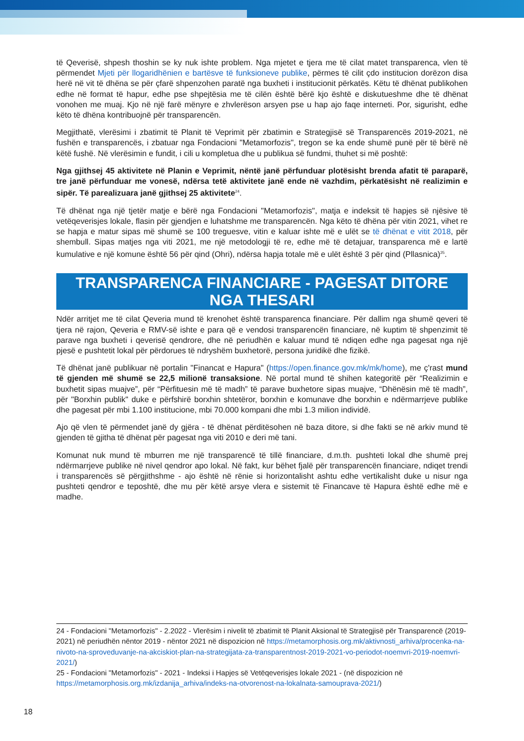të Qeverisë, shpesh thoshin se ky nuk ishte problem. Nga mjetet e tjera me të cilat matet transparenca, vlen të përmendet Mjeti për llogaridhënien e bartësve të funksioneve publike, përmes të cilit çdo institucion dorëzon disa herë në vit të dhëna se për çfarë shpenzohen paratë nga buxheti i institucionit përkatës. Këtu të dhënat publikohen edhe në format të hapur, edhe pse shpejtësia me të cilën është bërë kjo është e diskutueshme dhe të dhënat vonohen me muaj. Kjo në një farë mënyre e zhvlerëson arsyen pse u hap ajo faqe interneti. Por, sigurisht, edhe këto të dhëna kontribuojnë për transparencën.
Megjithatë, vlerësimi i zbatimit të Planit të Veprimit për zbatimin e Strategjisë së Transparencës 2019-2021, në fushën e transparencës, i zbatuar nga Fondacioni "Metamorfozis", tregon se ka ende shumë punë për të bërë në këtë fushë. Në vlerësimin e fundit, i cili u kompletua dhe u publikua së fundmi, thuhet si më poshtë:
Nga gjithsej 45 aktivitete në Planin e Veprimit, nëntë janë përfunduar plotësisht brenda afatit të paraparë, tre janë përfunduar me vonesë, ndërsa tetë aktivitete janë ende në vazhdim, përkatësisht në realizimin e sipër. Të parealizuara janë gjithsej 25 aktivitete<sup>24</sup>.
Të dhënat nga një tjetër matje e bërë nga Fondacioni "Metamorfozis", matja e indeksit të hapjes së njësive të vetëqeverisjes lokale, flasin për gjendjen e luhatshme me transparencën. Nga këto të dhëna për vitin 2021, vihet re se hapja e matur sipas më shumë se 100 treguesve, vitin e kaluar ishte më e ulët se të dhënat e vitit 2018, për shembull. Sipas matjes nga viti 2021, me një metodologji të re, edhe më të detajuar, transparenca më e lartë kumulative e një komune është 56 për qind (Ohri), ndërsa hapja totale më e ulët është 3 për qind (Pllasnica)<sup>25</sup>.
TRANSPARENCA FINANCIARE - PAGESAT DITORE NGA THESARI
Ndër arritjet me të cilat Qeveria mund të krenohet është transparenca financiare. Për dallim nga shumë qeveri të tjera në rajon, Qeveria e RMV-së ishte e para që e vendosi transparencën financiare, në kuptim të shpenzimit të parave nga buxheti i qeverisë qendrore, dhe në periudhën e kaluar mund të ndiqen edhe nga pagesat nga një pjesë e pushtetit lokal për përdorues të ndryshëm buxhetorë, persona juridikë dhe fizikë.
Të dhënat janë publikuar në portalin "Financat e Hapura" (https://open.finance.gov.mk/mk/home), me ç'rast mund të gjenden më shumë se 22,5 milionë transaksione. Në portal mund të shihen kategoritë për “Realizimin e buxhetit sipas muajve”, për “Përfituesin më të madh” të parave buxhetore sipas muajve, “Dhënësin më të madh”, për "Borxhin publik" duke e përfshirë borxhin shtetëror, borxhin e komunave dhe borxhin e ndërmarrjeve publike dhe pagesat për mbi 1.100 institucione, mbi 70.000 kompani dhe mbi 1.3 milion individë.
Ajo që vlen të përmendet janë dy gjëra - të dhënat përditësohen në baza ditore, si dhe fakti se në arkiv mund të gjenden të gjitha të dhënat për pagesat nga viti 2010 e deri më tani.
Komunat nuk mund të mburren me një transparencë të tillë financiare, d.m.th. pushteti lokal dhe shumë prej ndërmarrjeve publike në nivel qendror apo lokal. Në fakt, kur bëhet fjalë për transparencën financiare, ndiqet trendi i transparencës së përgjithshme - ajo është në rënie si horizontalisht ashtu edhe vertikalisht duke u nisur nga pushteti qendror e teposhtë, dhe mu për këtë arsye vlera e sistemit të Financave të Hapura është edhe më e madhe.
24 - Fondacioni "Metamorfozis" - 2.2022 - Vlerësim i nivelit të zbatimit të Planit Aksional të Strategjisë për Transparencë (2019-2021) në periudhën nëntor 2019 - nëntor 2021 në dispozicion në https://metamorphosis.org.mk/aktivnosti_arhiva/procenka-na-nivoto-na-sproveduvanje-na-akciskiot-plan-na-strategijata-za-transparentnost-2019-2021-vo-periodot-noemvri-2019-noemvri-2021/)
25 - Fondacioni "Metamorfozis" - 2021 - Indeksi i Hapjes së Vetëqeverisjes lokale 2021 - (në dispozicion në https://metamorphosis.org.mk/izdanija_arhiva/indeks-na-otvorenost-na-lokalnata-samouprava-2021/)
18